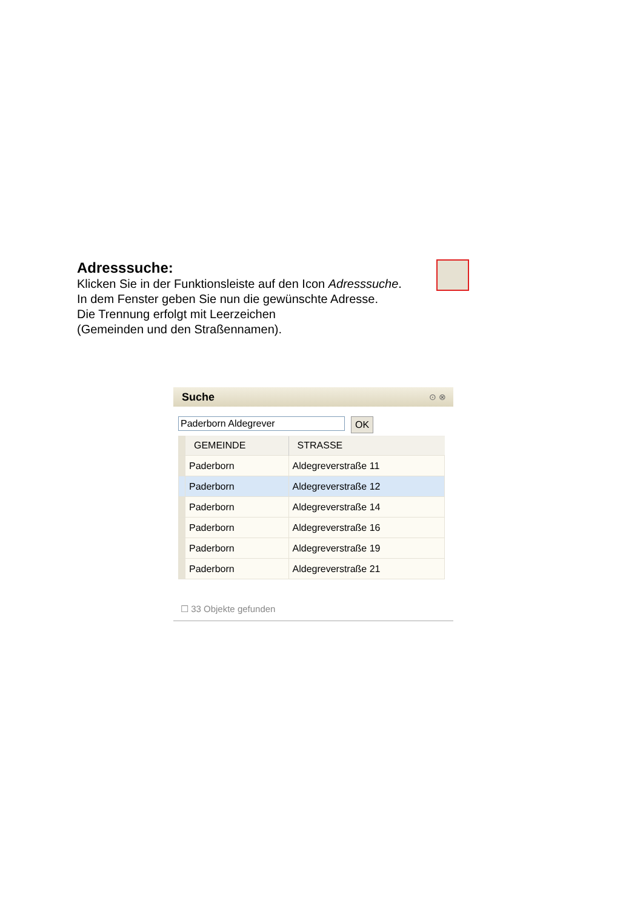Adresssuche:
Klicken Sie in der Funktionsleiste auf den Icon Adresssuche.
In dem Fenster geben Sie nun die gewünschte Adresse.
Die Trennung erfolgt mit Leerzeichen
(Gemeinden und den Straßennamen).
Suche ⊙ ⊗
Paderborn Aldegrever
OK
| | GEMEINDE | STRASSE |
| | Paderborn | Aldegreverstraße 11 |
| | Paderborn | Aldegreverstraße 12 |
| | Paderborn | Aldegreverstraße 14 |
| | Paderborn | Aldegreverstraße 16 |
| | Paderborn | Aldegreverstraße 19 |
| | Paderborn | Aldegreverstraße 21 |
☐ 33 Objekte gefunden